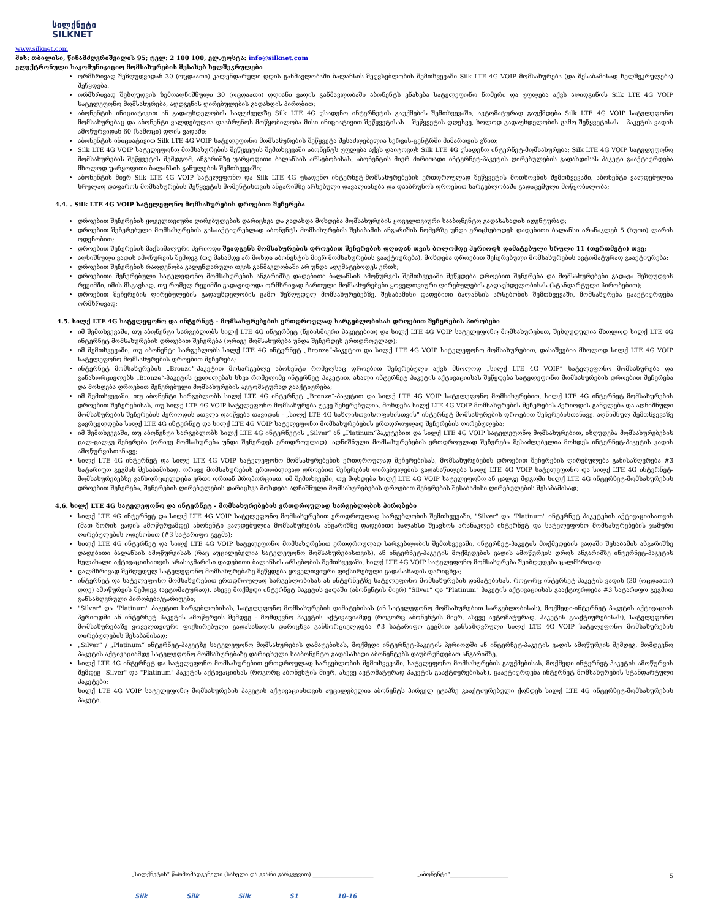სილქნეტი
SILKNET
www.silknet.com
მის: თბილისი, წინამძღვრიშვილის 95; ტელ: 2 100 100, ელ.ფოსტა: info@silknet.com
ელექტრონული საკომუნიკაციო მომსახურების შესახებ ხელშეკრულება
ორმხრივად შეზღუდვიდან 30 (ოცდაათი) კალენდარული დღის განმავლობაში ბალანსის შეუვსებლობის შემთხვევაში Silk LTE 4G VOIP მომსახურება (და შესაბამისად ხელშეკრულება) შეწყდება.
ორმხრივად შეზღუდვის ზემოაღნიშნული 30 (ოცდაათი) დღიანი ვადის განმავლობაში აბონენტს ენახება სატელეფონო ნომერი და უფლება აქვს აღიდგინოს Silk LTE 4G VOIP სატელეფონო მომსახურება, აღდგენის ღირებულების გადახდის პირობით;
აბონენტის ინიციატივით ან გადაუხდელობის საფუძველზე Silk LTE 4G უსადენო ინტერნეტის გაუქმების შემთხვევაში, ავტომატურად გაუქმდება Silk LTE 4G VOIP სატელეფონო მომსახურებაც და აბონენტი ვალდებულია დააბრუნოს მოწყობილობა მისი ინიციატივით შეწყვეტისას – შეწყვეტის დღესვე, ხოლოდ გადაუხდელობის გამო შეწყვეტისას – პაკეტის ვადის ამოწურვიდან 60 (სამოცი) დღის ვადაში;
აბონენტის ინიციატივით Silk LTE 4G VOIP სატელეფონო მომსახურების შეწყვეტა შესაძლებელია სერვის-ცენტრში მიმართვის გზით;
Silk LTE 4G VOIP სატელეფონო მომსახურების შეწყვეტის შემთხვევაში აბონენტს უფლება აქვს დაიტოვოს Silk LTE 4G უსადენო ინტერნეტ-მომსახურება; Silk LTE 4G VOIP სატელეფონო მომსახურების შეწყვეტის შემდგომ, ანგარიშზე უარყოფითი ბალანსის არსებობისას, აბონენტის მიერ ძირითადი ინტერნეტ-პაკეტის ღირებულების გადახდისას პაკეტი გააქტიურდება მხოლოდ უარყოფითი ბალანსის განულების შემთხვევაში;
აბონენტის მიერ Silk LTE 4G VOIP სატელეფონო და Silk LTE 4G უსადენო ინტერნეტ-მომსახურებების ერთდროულად შეწყვეტის მოთხოვნის შემთხვევაში, აბონენტი ვალდებულია სრულად დაფაროს მომსახურების შეწყვეტის მომენტისთვის ანგარიშზე არსებული დავალიანება და დააბრუნოს დროებით სარგებლობაში გადაცემული მოწყობილობა;
4.4. . Silk LTE 4G VOIP სატელეფონო მომსახურების დროებით შეჩერება
დროებით შეჩერების ყოველთვიური ღირებულების დარიცხვა და გადახდა მოხდება მომსახურების ყოველთვიური სააბონენტო გადასახადის იდენტურად;
დროებით შეჩერებული მომსახურების გასააქტიურებლად აბონენტს მომსახურების შესაბამის ანგარიშის ნომერზე უნდა ერიცხებოდეს დადებითი ბალანსი არანაკლებ 5 (ხუთი) ლარის ოდენობით;
დროებით შეჩერების მაქსიმალური პერიოდი შეადგენს მომსახურების დროებით შეჩერების დღიდან თვის ბოლომდე პერიოდს დამატებული სრული 11 (თერთმეტი) თვე;
აღნიშნული ვადის ამოწურვის შემდეგ (თუ მანამდე არ მოხდა აბონენტის მიერ მომსახურების გააქტიურება), მოხდება დროებით შეჩერებული მომსახურების ავტომატურად გააქტიურება;
დროებით შეჩერების რაოდენობა კალენდარული თვის განმავლობაში არ უნდა აღემატებოდეს ერთს;
დროებითი შეჩერებული სატელეფონო მომსახურების ანგარიშზე დადებითი ბალანსის ამოწურვის შემთხვევაში შეწყდება დროებით შეჩერება და მომსახურებები გადავა შეზღუდვის რეჟიმში, იმის მსგავსად, თუ რომელ რეჟიმში გადავიდოდა ორმხრივად ჩართული მომსახურებები ყოველთვიური ღირებულების გადაუხდელობისას (სტანდარტული პირობებით);
დროებით შეჩერების ღირებულების გადაუხდელობის გამო შეზღუდულ მომსახურებებზე, შესაბამისი დადებითი ბალანსის არსებობის შემთხვევაში, მომსახურება გააქტიურდება ორმხრივად;
4.5. სილქ LTE 4G სატელეფონო და ინტერნეტ - მომსახურებების ერთდროულად სარგებლობისას დროებით შეჩერების პირობები
იმ შემთხვევაში, თუ აბონენტი სარგებლობს სილქ LTE 4G ინტერნეტ (ნებისმიერი პაკეტებით) და სილქ LTE 4G VOIP სატელეფონო მომსახურებით, შეზღუდულია მხოლოდ სილქ LTE 4G ინტერნეტ მომსახურების დროებით შეჩერება (ორივე მომსახურება უნდა შეჩერდეს ერთდროულად);
იმ შემთხვევაში, თუ აბონენტი სარგებლობს სილქ LTE 4G ინტერნეტ „Bronze“-პაკეტით და სილქ LTE 4G VOIP სატელეფონო მომსახურებით, დასაშვებია მხოლოდ სილქ LTE 4G VOIP სატელეფონო მომსახურების დროებით შეჩერება;
ინტერნეტ მომსახურების „Bronze“-პაკეტით მოსარგებლე აბონენტი რომელსაც დროებით შეჩერებული აქვს მხოლოდ „სილქ LTE 4G VOIP“ სატელეფონო მომსახურება და განახორციელებს „Bronze“-პაკეტის ცვლილებას სხვა რომელიმე ინტერნეტ პაკეტით, ახალი ინტერნეტ პაკეტის აქტივაციისას შეწყდება სატელეფონო მომსახურების დროებით შეჩერება და მოხდება დროებით შეჩერებული მომსახურების ავტომატურად გააქტიურება;
იმ შემთხვევაში, თუ აბონენტი სარგებლობს სილქ LTE 4G ინტერნეტ „Bronze“-პაკეტით და სილქ LTE 4G VOIP სატელეფონო მომსახურებით, სილქ LTE 4G ინტერნეტ მომსახურების დროებით შეჩერებისას, თუ სილქ LTE 4G VOIP სატელეფონო მომსახურება უკვე შეჩერებულია, მოხდება სილქ LTE 4G VOIP მომსახურების შეჩერების პერიოდის განულება და აღნიშნული მომსახურების შეჩერების პერიოდის ათვლა დაიწყება თავიდან - „სილქ LTE 4G სახლისთვის/ოფისისთვის“ ინტერნეტ მომსახურების დროებით შეჩერებისთანავე. აღნიშნულ შემთხვევაზე გავრცელდება სილქ LTE 4G ინტერნეტ და სილქ LTE 4G VOIP სატელეფონო მომსახურებების ერთდროულად შეჩერების ღირებულება;
იმ შემთხვევაში, თუ აბონენტი სარგებლობს სილქ LTE 4G ინტერნეტის „Silver“ ან „Platinum“პაკეტებით და სილქ LTE 4G VOIP სატელეფონო მომსახურებით, იზღუდება მომსახურებების ცალ-ცალკე შეჩერება (ორივე მომსახურება უნდა შეჩერდეს ერთდროულად). აღნიშნული მომსახურებების ერთდროულად შეჩერება შესაძლებელია მოხდეს ინტერნეტ-პაკეტის ვადის ამოწურვისთანავე;
სილქ LTE 4G ინტერნეტ და სილქ LTE 4G VOIP სატელეფონო მომსახურებების ერთდროულად შეჩერებისას, მომსახურებების დროებით შეჩერების ღირებულება განისაზღვრება #3 სატარიფო გეგმის შესაბამისად. ორივე მომსახურების ერთობლივად დროებით შეჩერების ღირებულების გადანაწილება სილქ LTE 4G VOIP სატელეფონო და სილქ LTE 4G ინტერნეტ-მომსახურებებზე განხორციელდება ერთი ორთან პროპორციით. იმ შემთხვევში, თუ მოხდება სილქ LTE 4G VOIP სატელეფონო ან ცალკე მდგომი სილქ LTE 4G ინტერნეტ-მომსახურების დროებით შეჩერება, შეჩერების ღირებულების დარიცხვა მოხდება აღნიშნული მომსახურებების დროებით შეჩერების შესაბამისი ღირებულების შესაბამისად;
4.6. სილქ LTE 4G სატელეფონო და ინტერნეტ - მომსახურებების ერთდროულად სარგებლობის პირობები
სილქ LTE 4G ინტერნეტ და სილქ LTE 4G VOIP სატელეფონო მომსახურებით ერთდროულად სარგებლობის შემთხვევაში, "Silver" და "Platinum" ინტერნეტ პაკეტების აქტივაციისათვის (მათ შორის ვადის ამოწურვამდე) აბონენტი ვალდებულია მომსახურების ანგარიშზე დადებითი ბალანსი შეავსოს არანაკლებ ინტერნეტ და სატელეფონო მომსახურებების ჯამური ღირებულების ოდენობით (#3 სატარიფო გეგმა);
სილქ LTE 4G ინტერნეტ და სილქ LTE 4G VOIP სატელეფონო მომსახურებით ერთდროულად სარგებლობის შემთხვევაში, ინტერნეტ-პაკეტის მოქმედების ვადაში შესაბამის ანგარიშზე დადებითი ბალანსის ამოწურვისას (რაც აუცილებელია სატელეფონო მომსახურებისთვის), ან ინტერნეტ-პაკეტის მოქმედების ვადის ამოწურვის დროს ანგარიშზე ინტერნეტ-პაკეტის ხელახალი აქტივაციისათვის არასაკმარისი დადებითი ბალანსის არსებობის შემთხვევაში, სილქ LTE 4G VOIP სატელეფონო მომსახურება შეიზღუდება ცალმხრივად.
ცალმხრივად შეზღუდულ სატელეფონო მომსახურებაზე შეწყდება ყოველთვიური ფიქსირებული გადასახადის დარიცხვა;
ინტერნეტ და სატელეფონო მომსახურებით ერთდროულად სარგებლობისას ან ინტერნეტზე სატელეფონო მომსახურების დამატებისას, როგორც ინტერნეტ-პაკეტის ვადის (30 (ოცდაათი) დღე) ამოწურვის შემდეგ (ავტომატურად), ასევე მოქმედი ინტერნეტ პაკეტის ვადაში (აბონენტის მიერ) "Silver" და "Platinum" პაკეტის აქტივაციისას გააქტიურდება #3 სატარიფო გეგმით განსაზღვრული პირობები/ტარიფები;
"Silver" და "Platinum" პაკეტით სარგებლობისას, სატელეფონო მომსახურების დამატებისას (ან სატელეფონო მომსახურებით სარგებლობისას), მოქმედი-ინტერნეტ პაკეტის აქტივაციის პერიოდში ან ინტერნეტ პაკეტის ამოწურვის შემდეგ - მომდევნო პაკეტის აქტივაციამდე (როგორც აბონენტის მიერ, ასევე ავტომატურად, პაკეტის გააქტიურებისას), სატელეფონო მომსახურებაზე ყოველთვიური ფიქსირებული გადასახადის დარიცხვა განხორციელდება #3 სატარიფო გეგმით განსაზღვრული სილქ LTE 4G VOIP სატელეფონო მომსახურების ღირებულების შესაბამისად;
„Silver“ / „Platinum“ ინტერნეტ-პაკეტზე სატელეფონო მომსახურების დამატებისას, მოქმედი ინტერნეტ-პაკეტის პერიოდში ან ინტერნეტ-პაკეტის ვადის ამოწურვის შემდეგ, მომდევნო პაკეტის აქტივაციამდე სატელეფონო მომსახურებაზე დარიცხული სააბონენტო გადასახადი აბონენტებს დაუბრუნდებათ ანგარიშზე.
სილქ LTE 4G ინტერნეტ და სატელეფონო მომსახურებით ერთდროულად სარგებლობის შემთხვევაში, სატელეფონო მომსახურების გაუქმებისას, მოქმედი ინტერნეტ-პაკეტის ამოწურვის შემდეგ "Silver" და "Platinum" პაკეტის აქტივაციისას (როგორც აბონენტის მიერ, ასევე ავტომატურად პაკეტის გააქტიურებისას), გააქტიურდება ინტერნეტ მომსახურების სტანდარტული პაკეტები;
სილქ LTE 4G VOIP სატელეფონო მომსახურების პაკეტის აქტივაციისთვის აუცილებელია აბონენტს პირველ ეტაპზე გააქტიურებული ქონდეს სილქ LTE 4G ინტერნეტ-მომსახურების პაკეტი.
5
„სილქნეტის“ წარმომადგენელი (სახელი და გვარი გარკვევით) ______________________ „აბონენტი“_____________________
Silk Silk Silk S1 10-16